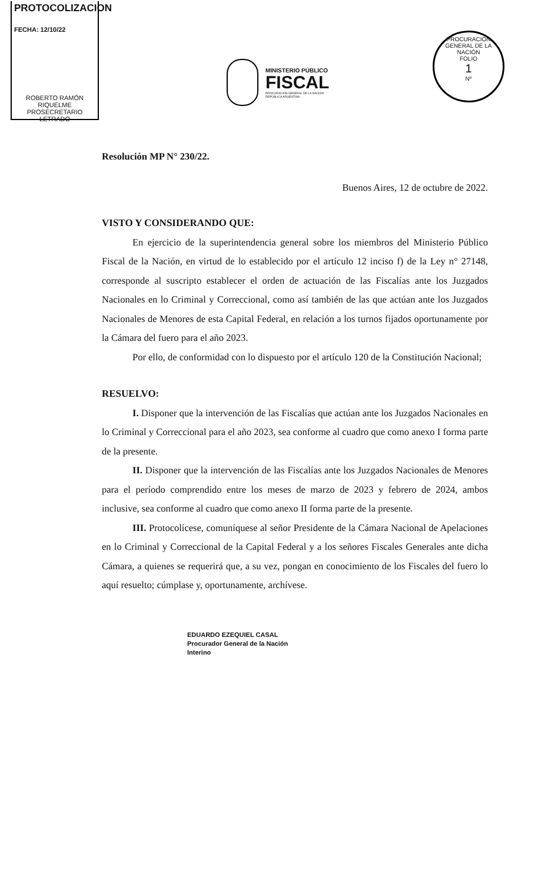PROTOCOLIZACION
FECHA: 12/10/22
ROBERTO RAMÓN RIQUELME
PROSECRETARIO LETRADO
MINISTERIO PÚBLICO
FISCAL
PROCURACIÓN GENERAL DE LA NACIÓN
REPÚBLICA ARGENTINA
PROCURACIÓN GENERAL DE LA NACIÓN
FOLIO
1
Nº
Resolución MP N° 230/22.
Buenos Aires, 12 de octubre de 2022.
VISTO Y CONSIDERANDO QUE:
En ejercicio de la superintendencia general sobre los miembros del Ministerio Público Fiscal de la Nación, en virtud de lo establecido por el artículo 12 inciso f) de la Ley n° 27148, corresponde al suscripto establecer el orden de actuación de las Fiscalías ante los Juzgados Nacionales en lo Criminal y Correccional, como así también de las que actúan ante los Juzgados Nacionales de Menores de esta Capital Federal, en relación a los turnos fijados oportunamente por la Cámara del fuero para el año 2023.
Por ello, de conformidad con lo dispuesto por el artículo 120 de la Constitución Nacional;
RESUELVO:
I. Disponer que la intervención de las Fiscalías que actúan ante los Juzgados Nacionales en lo Criminal y Correccional para el año 2023, sea conforme al cuadro que como anexo I forma parte de la presente.
II. Disponer que la intervención de las Fiscalías ante los Juzgados Nacionales de Menores para el período comprendido entre los meses de marzo de 2023 y febrero de 2024, ambos inclusive, sea conforme al cuadro que como anexo II forma parte de la presente.
III. Protocolícese, comuníquese al señor Presidente de la Cámara Nacional de Apelaciones en lo Criminal y Correccional de la Capital Federal y a los señores Fiscales Generales ante dicha Cámara, a quienes se requerirá que, a su vez, pongan en conocimiento de los Fiscales del fuero lo aquí resuelto; cúmplase y, oportunamente, archívese.
EDUARDO EZEQUIEL CASAL
Procurador General de la Nación
Interino